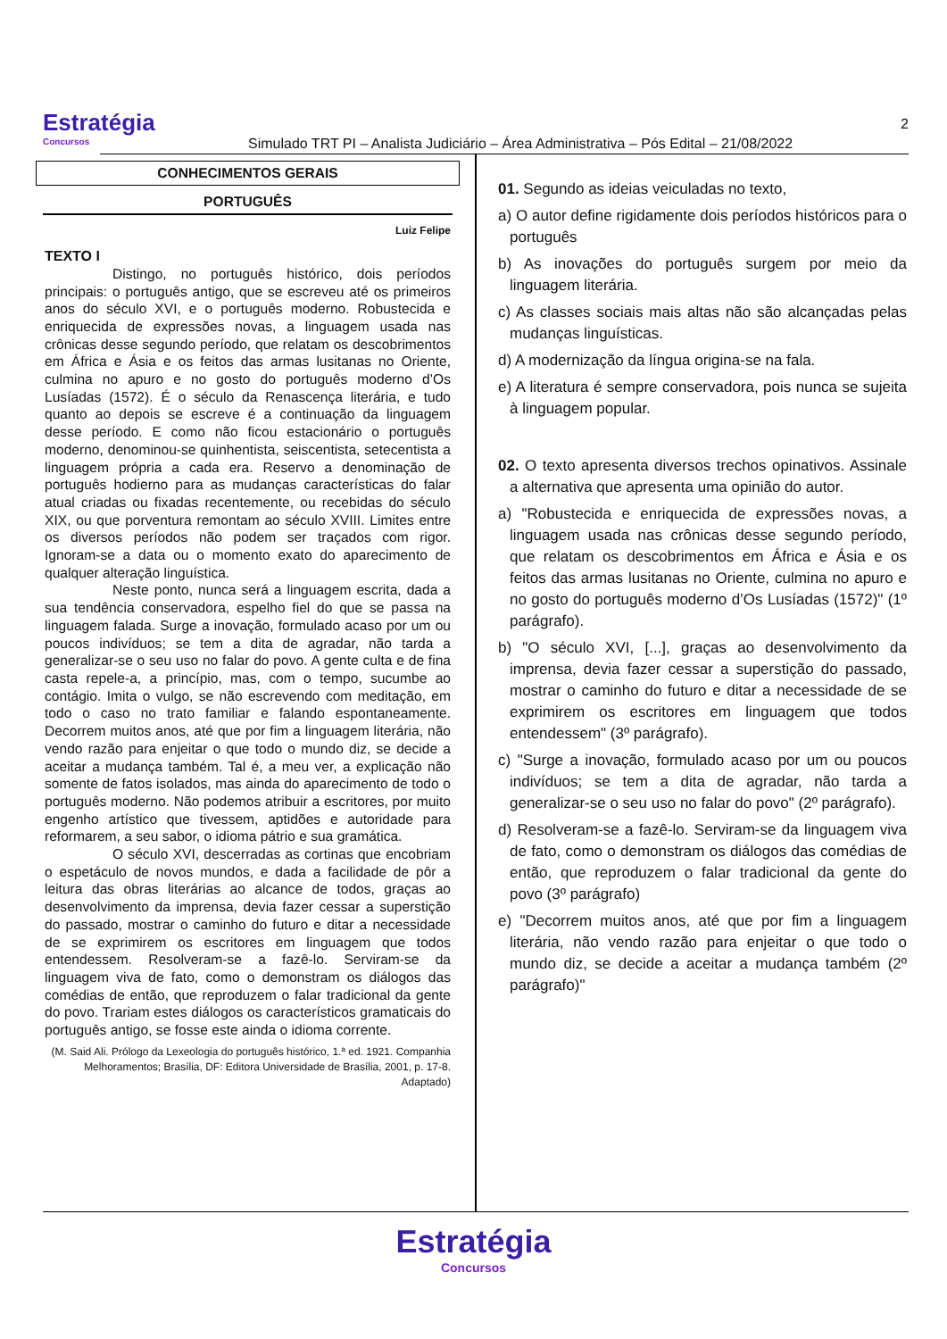Estratégia
Concursos
Simulado TRT PI – Analista Judiciário – Área Administrativa – Pós Edital – 21/08/2022
2
CONHECIMENTOS GERAIS
PORTUGUÊS
Luiz Felipe
TEXTO I
Distingo, no português histórico, dois períodos principais: o português antigo, que se escreveu até os primeiros anos do século XVI, e o português moderno. Robustecida e enriquecida de expressões novas, a linguagem usada nas crônicas desse segundo período, que relatam os descobrimentos em África e Ásia e os feitos das armas lusitanas no Oriente, culmina no apuro e no gosto do português moderno d’Os Lusíadas (1572). É o século da Renascença literária, e tudo quanto ao depois se escreve é a continuação da linguagem desse período. E como não ficou estacionário o português moderno, denominou-se quinhentista, seiscentista, setecentista a linguagem própria a cada era. Reservo a denominação de português hodierno para as mudanças características do falar atual criadas ou fixadas recentemente, ou recebidas do século XIX, ou que porventura remontam ao século XVIII. Limites entre os diversos períodos não podem ser traçados com rigor. Ignoram-se a data ou o momento exato do aparecimento de qualquer alteração linguística.
Neste ponto, nunca será a linguagem escrita, dada a sua tendência conservadora, espelho fiel do que se passa na linguagem falada. Surge a inovação, formulado acaso por um ou poucos indivíduos; se tem a dita de agradar, não tarda a generalizar-se o seu uso no falar do povo. A gente culta e de fina casta repele-a, a princípio, mas, com o tempo, sucumbe ao contágio. Imita o vulgo, se não escrevendo com meditação, em todo o caso no trato familiar e falando espontaneamente. Decorrem muitos anos, até que por fim a linguagem literária, não vendo razão para enjeitar o que todo o mundo diz, se decide a aceitar a mudança também. Tal é, a meu ver, a explicação não somente de fatos isolados, mas ainda do aparecimento de todo o português moderno. Não podemos atribuir a escritores, por muito engenho artístico que tivessem, aptidões e autoridade para reformarem, a seu sabor, o idioma pátrio e sua gramática.
O século XVI, descerradas as cortinas que encobriam o espetáculo de novos mundos, e dada a facilidade de pôr a leitura das obras literárias ao alcance de todos, graças ao desenvolvimento da imprensa, devia fazer cessar a superstição do passado, mostrar o caminho do futuro e ditar a necessidade de se exprimirem os escritores em linguagem que todos entendessem. Resolveram-se a fazê-lo. Serviram-se da linguagem viva de fato, como o demonstram os diálogos das comédias de então, que reproduzem o falar tradicional da gente do povo. Trariam estes diálogos os característicos gramaticais do português antigo, se fosse este ainda o idioma corrente.
(M. Said Ali. Prólogo da Lexeologia do português histórico, 1.ª ed. 1921. Companhia Melhoramentos; Brasília, DF: Editora Universidade de Brasília, 2001, p. 17-8. Adaptado)
01. Segundo as ideias veiculadas no texto,
a) O autor define rigidamente dois períodos históricos para o português
b) As inovações do português surgem por meio da linguagem literária.
c) As classes sociais mais altas não são alcançadas pelas mudanças linguísticas.
d) A modernização da língua origina-se na fala.
e) A literatura é sempre conservadora, pois nunca se sujeita à linguagem popular.
02. O texto apresenta diversos trechos opinativos. Assinale a alternativa que apresenta uma opinião do autor.
a) "Robustecida e enriquecida de expressões novas, a linguagem usada nas crônicas desse segundo período, que relatam os descobrimentos em África e Ásia e os feitos das armas lusitanas no Oriente, culmina no apuro e no gosto do português moderno d’Os Lusíadas (1572)" (1º parágrafo).
b) "O século XVI, [...], graças ao desenvolvimento da imprensa, devia fazer cessar a superstição do passado, mostrar o caminho do futuro e ditar a necessidade de se exprimirem os escritores em linguagem que todos entendessem" (3º parágrafo).
c) "Surge a inovação, formulado acaso por um ou poucos indivíduos; se tem a dita de agradar, não tarda a generalizar-se o seu uso no falar do povo" (2º parágrafo).
d) Resolveram-se a fazê-lo. Serviram-se da linguagem viva de fato, como o demonstram os diálogos das comédias de então, que reproduzem o falar tradicional da gente do povo (3º parágrafo)
e) "Decorrem muitos anos, até que por fim a linguagem literária, não vendo razão para enjeitar o que todo o mundo diz, se decide a aceitar a mudança também (2º parágrafo)"
Estratégia
Concursos